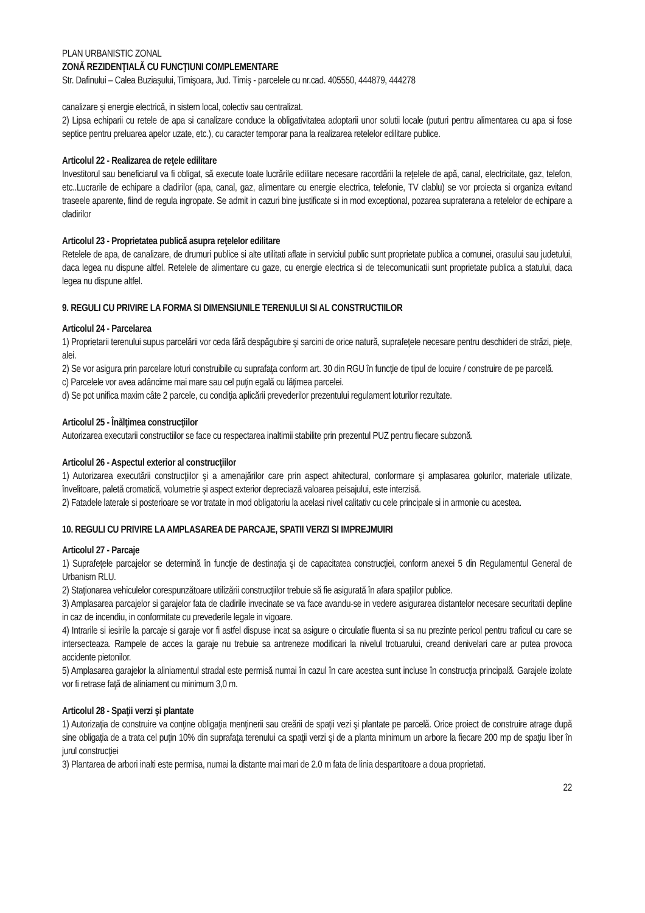PLAN URBANISTIC ZONAL
ZONĂ REZIDENŢIALĂ CU FUNCŢIUNI COMPLEMENTARE
Str. Dafinului – Calea Buziaşului, Timişoara, Jud. Timiş - parcelele cu nr.cad. 405550, 444879, 444278
canalizare şi energie electrică, in sistem local, colectiv sau centralizat.
2) Lipsa echiparii cu retele de apa si canalizare conduce la obligativitatea adoptarii unor solutii locale (puturi pentru alimentarea cu apa si fose septice pentru preluarea apelor uzate, etc.), cu caracter temporar pana la realizarea retelelor edilitare publice.
Articolul 22 - Realizarea de reţele edilitare
Investitorul sau beneficiarul va fi obligat, să execute toate lucrările edilitare necesare racordării la reţelele de apă, canal, electricitate, gaz, telefon, etc..Lucrarile de echipare a cladirilor (apa, canal, gaz, alimentare cu energie electrica, telefonie, TV clablu) se vor proiecta si organiza evitand traseele aparente, fiind de regula ingropate. Se admit in cazuri bine justificate si in mod exceptional, pozarea supraterana a retelelor de echipare a cladirilor
Articolul 23 - Proprietatea publică asupra reţelelor edilitare
Retelele de apa, de canalizare, de drumuri publice si alte utilitati aflate in serviciul public sunt proprietate publica a comunei, orasului sau judetului, daca legea nu dispune altfel. Retelele de alimentare cu gaze, cu energie electrica si de telecomunicatii sunt proprietate publica a statului, daca legea nu dispune altfel.
9. REGULI CU PRIVIRE LA FORMA SI DIMENSIUNILE TERENULUI SI AL CONSTRUCTIILOR
Articolul 24 - Parcelarea
1) Proprietarii terenului supus parcelării vor ceda fără despăgubire şi sarcini de orice natură, suprafeţele necesare pentru deschideri de străzi, pieţe, alei.
2) Se vor asigura prin parcelare loturi construibile cu suprafaţa conform art. 30 din RGU în funcţie de tipul de locuire / construire de pe parcelă.
c) Parcelele vor avea adâncime mai mare sau cel puţin egală cu lăţimea parcelei.
d) Se pot unifica maxim câte 2 parcele, cu condiţia aplicării prevederilor prezentului regulament loturilor rezultate.
Articolul 25 - Înălţimea construcţiilor
Autorizarea executarii constructiilor se face cu respectarea inaltimii stabilite prin prezentul PUZ pentru fiecare subzonă.
Articolul 26 - Aspectul exterior al construcţiilor
1) Autorizarea executării construcţiilor şi a amenajărilor care prin aspect ahitectural, conformare şi amplasarea golurilor, materiale utilizate, învelitoare, paletă cromatică, volumetrie şi aspect exterior depreciază valoarea peisajului, este interzisă.
2) Fatadele laterale si posterioare se vor tratate in mod obligatoriu la acelasi nivel calitativ cu cele principale si in armonie cu acestea.
10. REGULI CU PRIVIRE LA AMPLASAREA DE PARCAJE, SPATII VERZI SI IMPREJMUIRI
Articolul 27 - Parcaje
1) Suprafeţele parcajelor se determină în funcţie de destinaţia şi de capacitatea construcţiei, conform anexei 5 din Regulamentul General de Urbanism RLU.
2) Staţionarea vehiculelor corespunzătoare utilizării construcţiilor trebuie să fie asigurată în afara spaţiilor publice.
3) Amplasarea parcajelor si garajelor fata de cladirile invecinate se va face avandu-se in vedere asigurarea distantelor necesare securitatii depline in caz de incendiu, in conformitate cu prevederile legale in vigoare.
4) Intrarile si iesirile la parcaje si garaje vor fi astfel dispuse incat sa asigure o circulatie fluenta si sa nu prezinte pericol pentru traficul cu care se intersecteaza. Rampele de acces la garaje nu trebuie sa antreneze modificari la nivelul trotuarului, creand denivelari care ar putea provoca accidente pietonilor.
5) Amplasarea garajelor la aliniamentul stradal este permisă numai în cazul în care acestea sunt incluse în construcţia principală. Garajele izolate vor fi retrase faţă de aliniament cu minimum 3,0 m.
Articolul 28 - Spaţii verzi şi plantate
1) Autorizaţia de construire va conţine obligaţia menţinerii sau creării de spaţii vezi şi plantate pe parcelă. Orice proiect de construire atrage după sine obligaţia de a trata cel puţin 10% din suprafaţa terenului ca spaţii verzi şi de a planta minimum un arbore la fiecare 200 mp de spaţiu liber în jurul construcţiei
3) Plantarea de arbori inalti este permisa, numai la distante mai mari de 2.0 m fata de linia despartitoare a doua proprietati.
22